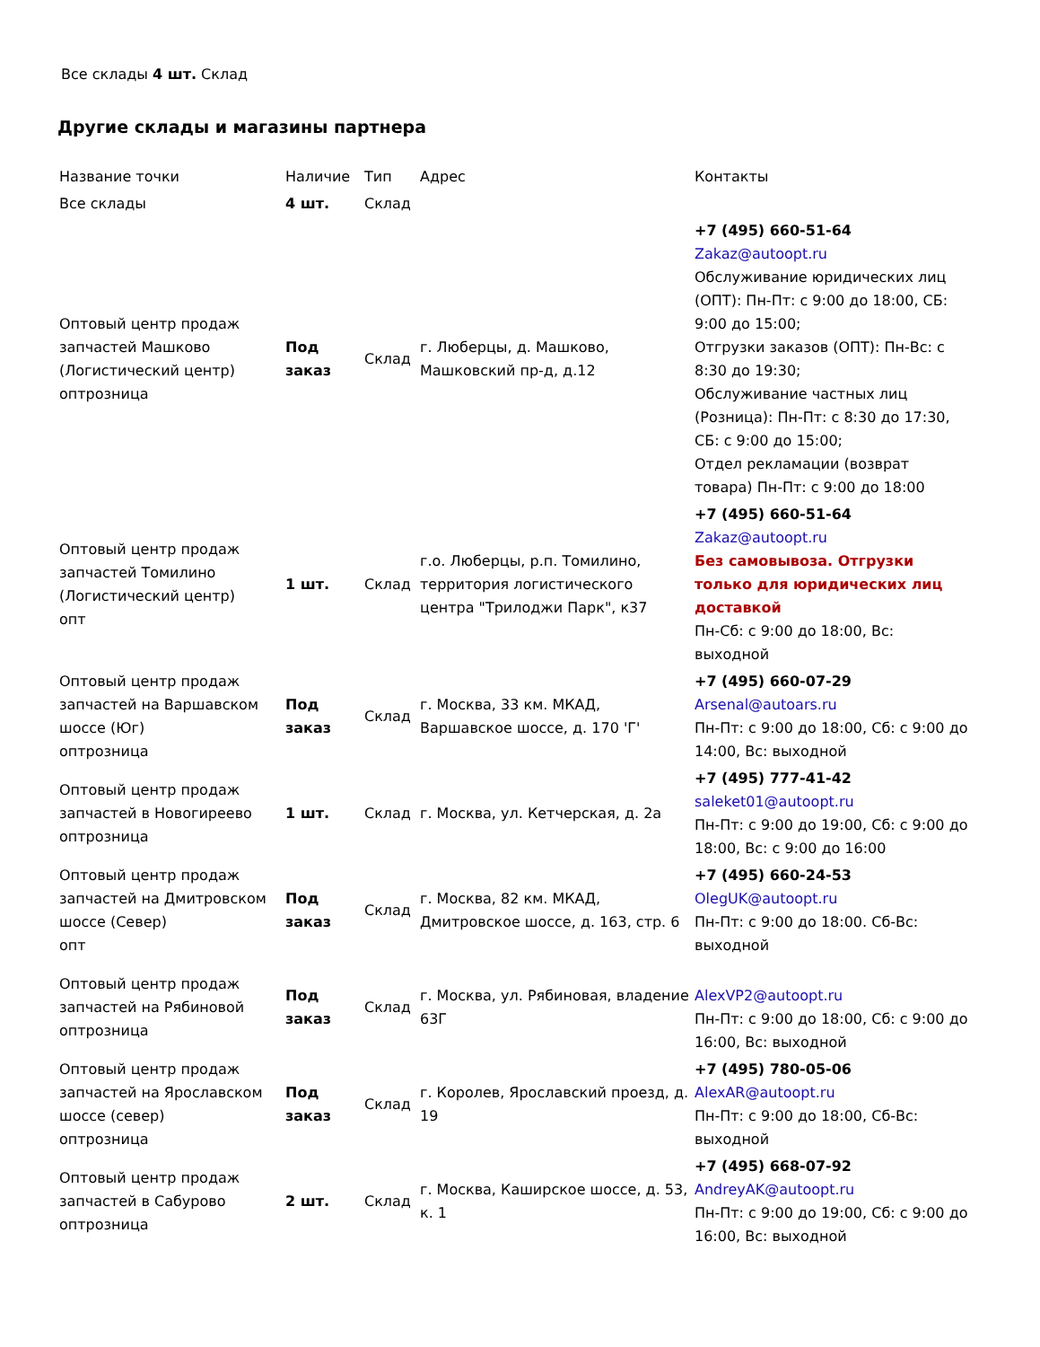Все склады 4 шт. Склад
Другие склады и магазины партнера
| Название точки | Наличие | Тип | Адрес | Контакты |
| --- | --- | --- | --- | --- |
| Все склады | 4 шт. | Склад | | |
| Оптовый центр продаж запчастей Машково (Логистический центр) оптрозница | Под заказ | Склад | г. Люберцы, д. Машково, Машковский пр-д, д.12 | +7 (495) 660-51-64 Zakaz@autoopt.ru Обслуживание юридических лиц (ОПТ): Пн-Пт: с 9:00 до 18:00, СБ: 9:00 до 15:00; Отгрузки заказов (ОПТ): Пн-Вс: с 8:30 до 19:30; Обслуживание частных лиц (Розница): Пн-Пт: с 8:30 до 17:30, СБ: с 9:00 до 15:00; Отдел рекламации (возврат товара) Пн-Пт: с 9:00 до 18:00 |
| Оптовый центр продаж запчастей Томилино (Логистический центр) опт | 1 шт. | Склад | г.о. Люберцы, р.п. Томилино, территория логистического центра "Трилоджи Парк", к37 | +7 (495) 660-51-64 Zakaz@autoopt.ru Без самовывоза. Отгрузки только для юридических лиц доставкой Пн-Сб: с 9:00 до 18:00, Вс: выходной |
| Оптовый центр продаж запчастей на Варшавском шоссе (Юг) оптрозница | Под заказ | Склад | г. Москва, 33 км. МКАД, Варшавское шоссе, д. 170 'Г' | +7 (495) 660-07-29 Arsenal@autoars.ru Пн-Пт: с 9:00 до 18:00, Сб: с 9:00 до 14:00, Вс: выходной |
| Оптовый центр продаж запчастей в Новогиреево оптрозница | 1 шт. | Склад | г. Москва, ул. Кетчерская, д. 2а | +7 (495) 777-41-42 saleket01@autoopt.ru Пн-Пт: с 9:00 до 19:00, Сб: с 9:00 до 18:00, Вс: с 9:00 до 16:00 |
| Оптовый центр продаж запчастей на Дмитровском шоссе (Север) опт | Под заказ | Склад | г. Москва, 82 км. МКАД, Дмитровское шоссе, д. 163, стр. 6 | +7 (495) 660-24-53 OlegUK@autoopt.ru Пн-Пт: с 9:00 до 18:00. Сб-Вс: выходной |
| Оптовый центр продаж запчастей на Рябиновой оптрозница | Под заказ | Склад | г. Москва, ул. Рябиновая, владение 63Г | AlexVP2@autoopt.ru Пн-Пт: с 9:00 до 18:00, Сб: с 9:00 до 16:00, Вс: выходной |
| Оптовый центр продаж запчастей на Ярославском шоссе (север) оптрозница | Под заказ | Склад | г. Королев, Ярославский проезд, д. 19 | +7 (495) 780-05-06 AlexAR@autoopt.ru Пн-Пт: с 9:00 до 18:00, Сб-Вс: выходной |
| Оптовый центр продаж запчастей в Сабурово оптрозница | 2 шт. | Склад | г. Москва, Каширское шоссе, д. 53, к. 1 | +7 (495) 668-07-92 AndreyAK@autoopt.ru Пн-Пт: с 9:00 до 19:00, Сб: с 9:00 до 16:00, Вс: выходной |